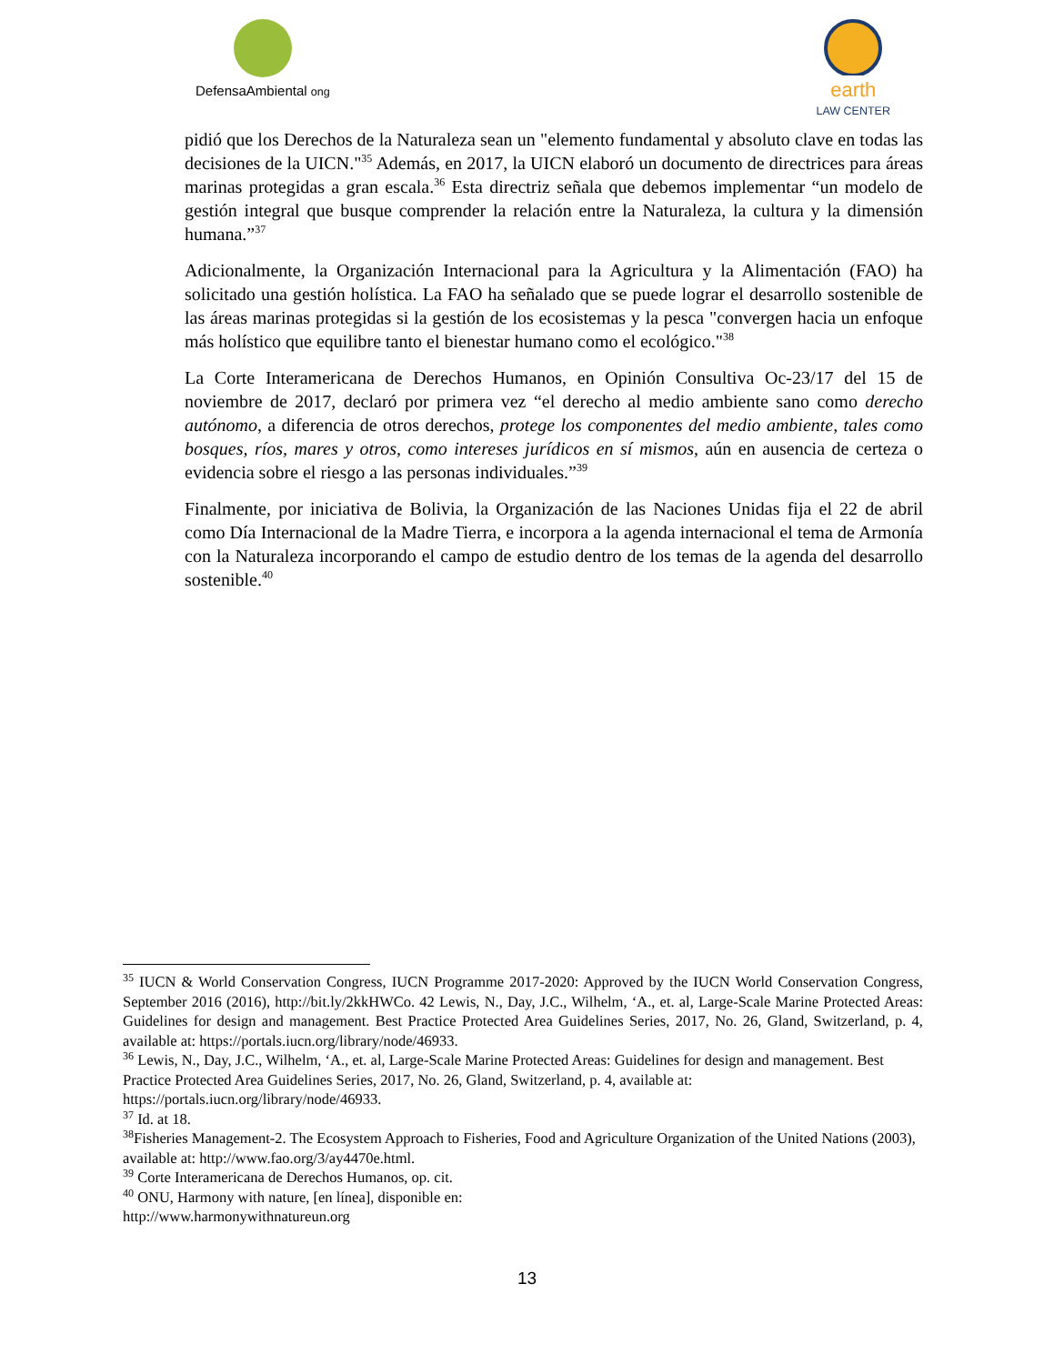DefensaAmbiental ong
earth
LAW CENTER
pidió que los Derechos de la Naturaleza sean un "elemento fundamental y absoluto clave en todas las decisiones de la UICN."<sup>35</sup> Además, en 2017, la UICN elaboró un documento de directrices para áreas marinas protegidas a gran escala.<sup>36</sup> Esta directriz señala que debemos implementar “un modelo de gestión integral que busque comprender la relación entre la Naturaleza, la cultura y la dimensión humana.”<sup>37</sup>
Adicionalmente, la Organización Internacional para la Agricultura y la Alimentación (FAO) ha solicitado una gestión holística. La FAO ha señalado que se puede lograr el desarrollo sostenible de las áreas marinas protegidas si la gestión de los ecosistemas y la pesca "convergen hacia un enfoque más holístico que equilibre tanto el bienestar humano como el ecológico."<sup>38</sup>
La Corte Interamericana de Derechos Humanos, en Opinión Consultiva Oc-23/17 del 15 de noviembre de 2017, declaró por primera vez “el derecho al medio ambiente sano como derecho autónomo, a diferencia de otros derechos, protege los componentes del medio ambiente, tales como bosques, ríos, mares y otros, como intereses jurídicos en sí mismos, aún en ausencia de certeza o evidencia sobre el riesgo a las personas individuales.”<sup>39</sup>
Finalmente, por iniciativa de Bolivia, la Organización de las Naciones Unidas fija el 22 de abril como Día Internacional de la Madre Tierra, e incorpora a la agenda internacional el tema de Armonía con la Naturaleza incorporando el campo de estudio dentro de los temas de la agenda del desarrollo sostenible.<sup>40</sup>
<sup>35</sup> IUCN & World Conservation Congress, IUCN Programme 2017-2020: Approved by the IUCN World Conservation Congress, September 2016 (2016), http://bit.ly/2kkHWCo. 42 Lewis, N., Day, J.C., Wilhelm, ‘A., et. al, Large-Scale Marine Protected Areas: Guidelines for design and management. Best Practice Protected Area Guidelines Series, 2017, No. 26, Gland, Switzerland, p. 4, available at: https://portals.iucn.org/library/node/46933.
<sup>36</sup> Lewis, N., Day, J.C., Wilhelm, ‘A., et. al, Large-Scale Marine Protected Areas: Guidelines for design and management. Best Practice Protected Area Guidelines Series, 2017, No. 26, Gland, Switzerland, p. 4, available at: https://portals.iucn.org/library/node/46933.
<sup>37</sup> Id. at 18.
<sup>38</sup> Fisheries Management-2. The Ecosystem Approach to Fisheries, Food and Agriculture Organization of the United Nations (2003), available at: http://www.fao.org/3/ay4470e.html.
<sup>39</sup> Corte Interamericana de Derechos Humanos, op. cit.
<sup>40</sup> ONU, Harmony with nature, [en línea], disponible en:
http://www.harmonywithnatureun.org
13